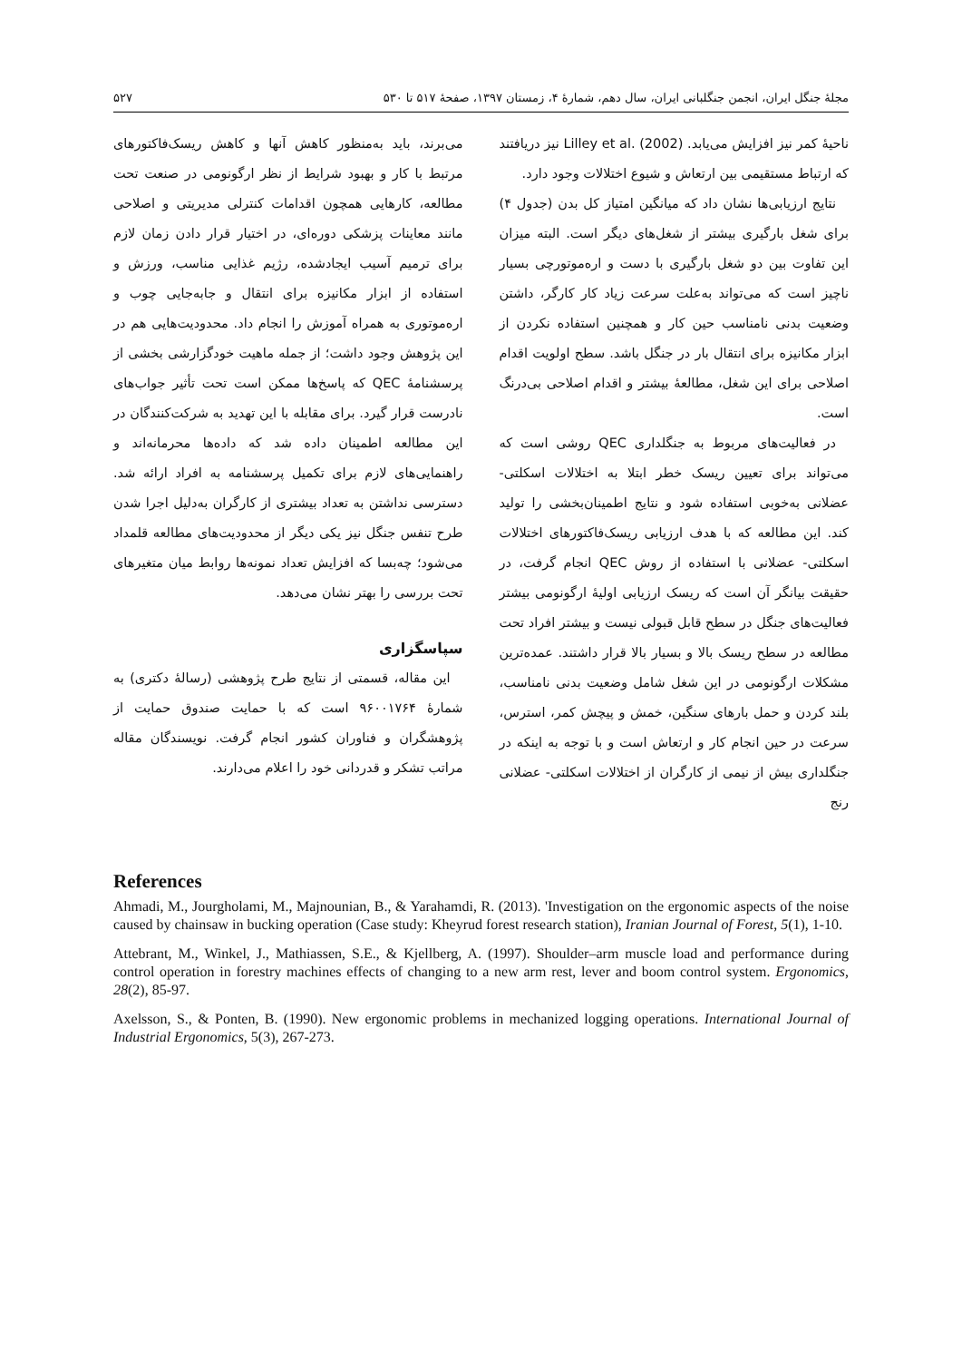مجلهٔ جنگل ایران، انجمن جنگلبانی ایران، سال دهم، شمارهٔ ۴، زمستان ۱۳۹۷، صفحهٔ ۵۱۷ تا ۵۳۰ ۵۲۷
ناحیهٔ کمر نیز افزایش می‌یابد. Lilley et al. (2002) نیز دریافتند که ارتباط مستقیمی بین ارتعاش و شیوع اختلالات وجود دارد.
نتایج ارزیابی‌ها نشان داد که میانگین امتیاز کل بدن (جدول ۴) برای شغل بارگیری بیشتر از شغل‌های دیگر است. البته میزان این تفاوت بین دو شغل بارگیری با دست و اره‌موتورچی بسیار ناچیز است که می‌تواند به‌علت سرعت زیاد کار کارگر، داشتن وضعیت بدنی نامناسب حین کار و همچنین استفاده نکردن از ابزار مکانیزه برای انتقال بار در جنگل باشد. سطح اولویت اقدام اصلاحی برای این شغل، مطالعهٔ بیشتر و اقدام اصلاحی بی‌درنگ است.
در فعالیت‌های مربوط به جنگلداری QEC روشی است که می‌تواند برای تعیین ریسک خطر ابتلا به اختلالات اسکلتی- عضلانی به‌خوبی استفاده شود و نتایج اطمینان‌بخشی را تولید کند. این مطالعه که با هدف ارزیابی ریسک‌فاکتورهای اختلالات اسکلتی- عضلانی با استفاده از روش QEC انجام گرفت، در حقیقت بیانگر آن است که ریسک ارزیابی اولیهٔ ارگونومی بیشتر فعالیت‌های جنگل در سطح قابل قبولی نیست و بیشتر افراد تحت مطالعه در سطح ریسک بالا و بسیار بالا قرار داشتند. عمده‌ترین مشکلات ارگونومی در این شغل شامل وضعیت بدنی نامناسب، بلند کردن و حمل بارهای سنگین، خمش و پیچش کمر، استرس، سرعت در حین انجام کار و ارتعاش است و با توجه به اینکه در جنگلداری بیش از نیمی از کارگران از اختلالات اسکلتی- عضلانی رنج
می‌برند، باید به‌منظور کاهش آنها و کاهش ریسک‌فاکتورهای مرتبط با کار و بهبود شرایط از نظر ارگونومی در صنعت تحت مطالعه، کارهایی همچون اقدامات کنترلی مدیریتی و اصلاحی مانند معاینات پزشکی دوره‌ای، در اختیار قرار دادن زمان لازم برای ترمیم آسیب ایجادشده، رژیم غذایی مناسب، ورزش و استفاده از ابزار مکانیزه برای انتقال و جابه‌جایی چوب و اره‌موتوری به همراه آموزش را انجام داد. محدودیت‌هایی هم در این پژوهش وجود داشت؛ از جمله ماهیت خودگزارشی بخشی از پرسشنامهٔ QEC که پاسخ‌ها ممکن است تحت تأثیر جواب‌های نادرست قرار گیرد. برای مقابله با این تهدید به شرکت‌کنندگان در این مطالعه اطمینان داده شد که داده‌ها محرمانه‌اند و راهنمایی‌های لازم برای تکمیل پرسشنامه به افراد ارائه شد. دسترسی نداشتن به تعداد بیشتری از کارگران به‌دلیل اجرا شدن طرح تنفس جنگل نیز یکی دیگر از محدودیت‌های مطالعه قلمداد می‌شود؛ چه‌بسا که افزایش تعداد نمونه‌ها روابط میان متغیرهای تحت بررسی را بهتر نشان می‌دهد.
سپاسگزاری
این مقاله، قسمتی از نتایج طرح پژوهشی (رسالهٔ دکتری) به شمارهٔ ۹۶۰۰۱۷۶۴ است که با حمایت صندوق حمایت از پژوهشگران و فناوران کشور انجام گرفت. نویسندگان مقاله مراتب تشکر و قدردانی خود را اعلام می‌دارند.
References
Ahmadi, M., Jourgholami, M., Majnounian, B., & Yarahamdi, R. (2013). 'Investigation on the ergonomic aspects of the noise caused by chainsaw in bucking operation (Case study: Kheyrud forest research station), Iranian Journal of Forest, 5(1), 1-10.
Attebrant, M., Winkel, J., Mathiassen, S.E., & Kjellberg, A. (1997). Shoulder–arm muscle load and performance during control operation in forestry machines effects of changing to a new arm rest, lever and boom control system. Ergonomics, 28(2), 85-97.
Axelsson, S., & Ponten, B. (1990). New ergonomic problems in mechanized logging operations. International Journal of Industrial Ergonomics, 5(3), 267-273.